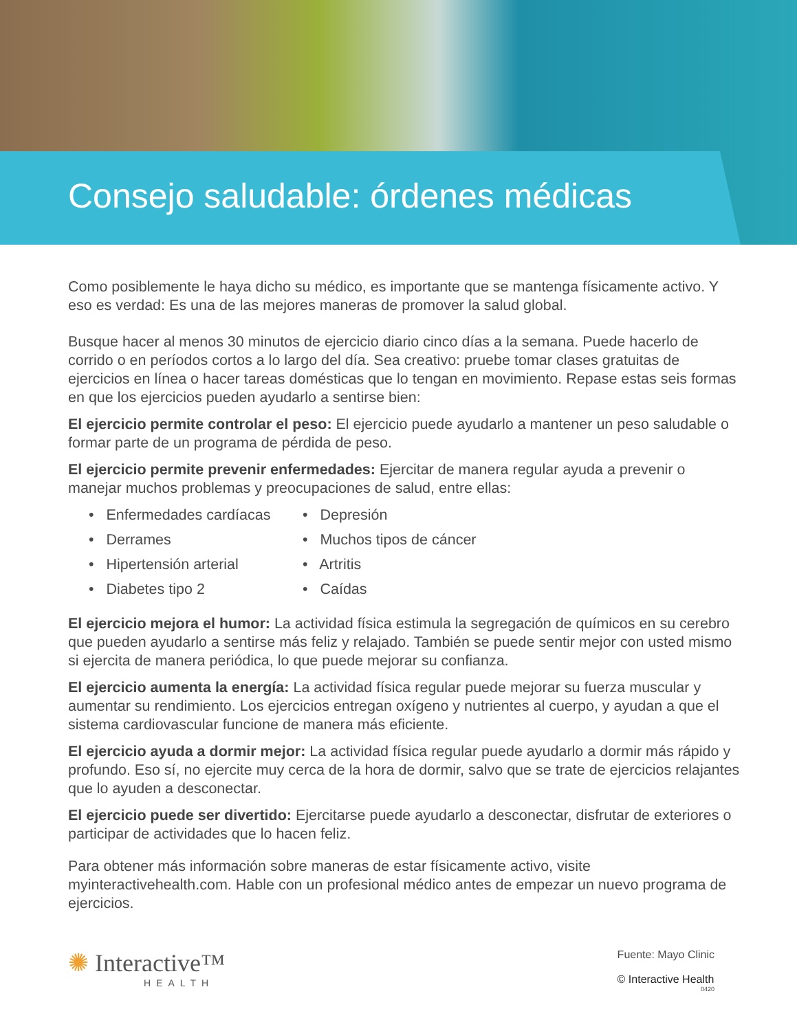Consejo saludable: órdenes médicas
Como posiblemente le haya dicho su médico, es importante que se mantenga físicamente activo. Y eso es verdad: Es una de las mejores maneras de promover la salud global.
Busque hacer al menos 30 minutos de ejercicio diario cinco días a la semana. Puede hacerlo de corrido o en períodos cortos a lo largo del día. Sea creativo: pruebe tomar clases gratuitas de ejercicios en línea o hacer tareas domésticas que lo tengan en movimiento. Repase estas seis formas en que los ejercicios pueden ayudarlo a sentirse bien:
El ejercicio permite controlar el peso: El ejercicio puede ayudarlo a mantener un peso saludable o formar parte de un programa de pérdida de peso.
El ejercicio permite prevenir enfermedades: Ejercitar de manera regular ayuda a prevenir o manejar muchos problemas y preocupaciones de salud, entre ellas:
• Enfermedades cardíacas
• Derrames
• Hipertensión arterial
• Diabetes tipo 2
• Depresión
• Muchos tipos de cáncer
• Artritis
• Caídas
El ejercicio mejora el humor: La actividad física estimula la segregación de químicos en su cerebro que pueden ayudarlo a sentirse más feliz y relajado. También se puede sentir mejor con usted mismo si ejercita de manera periódica, lo que puede mejorar su confianza.
El ejercicio aumenta la energía: La actividad física regular puede mejorar su fuerza muscular y aumentar su rendimiento. Los ejercicios entregan oxígeno y nutrientes al cuerpo, y ayudan a que el sistema cardiovascular funcione de manera más eficiente.
El ejercicio ayuda a dormir mejor: La actividad física regular puede ayudarlo a dormir más rápido y profundo. Eso sí, no ejercite muy cerca de la hora de dormir, salvo que se trate de ejercicios relajantes que lo ayuden a desconectar.
El ejercicio puede ser divertido: Ejercitarse puede ayudarlo a desconectar, disfrutar de exteriores o participar de actividades que lo hacen feliz.
Para obtener más información sobre maneras de estar físicamente activo, visite myinteractivehealth.com. Hable con un profesional médico antes de empezar un nuevo programa de ejercicios.
✺ Interactive™
HEALTH
Fuente: Mayo Clinic
© Interactive Health
0420